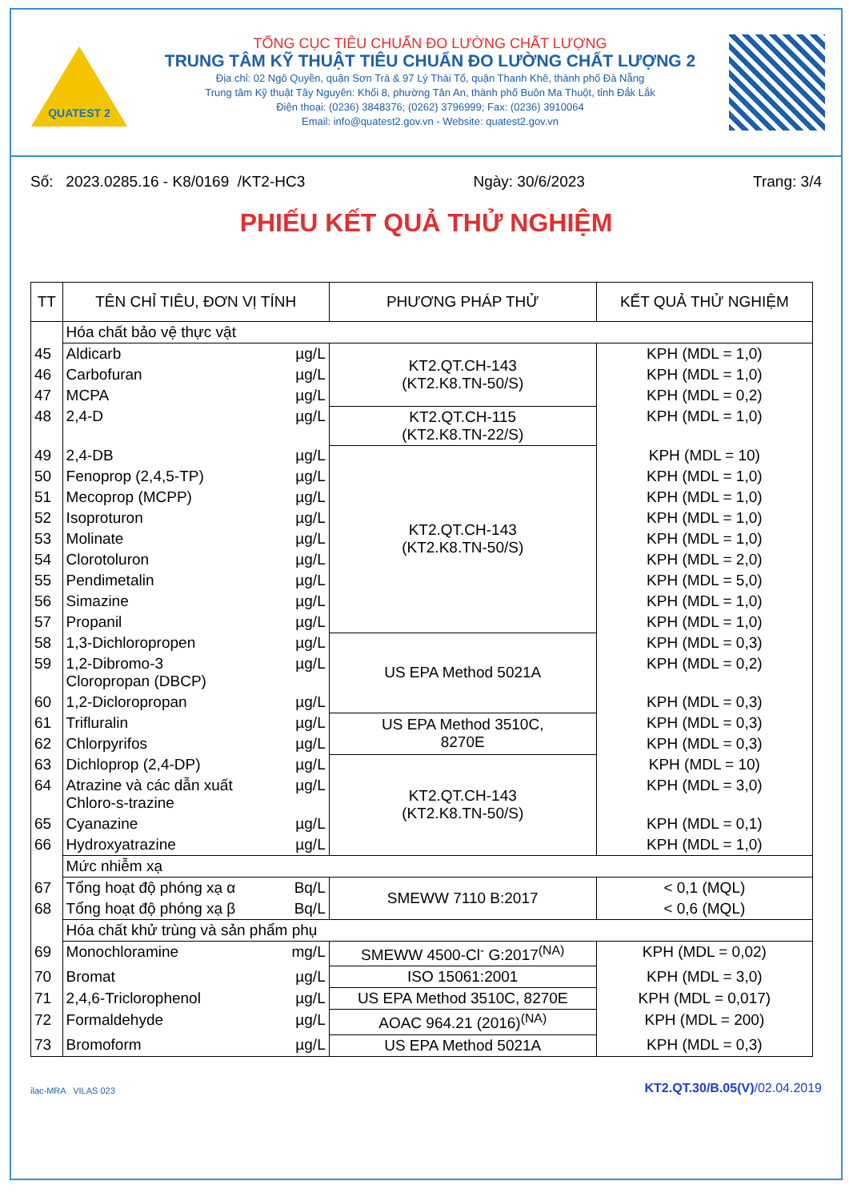QUATEST 2
TỔNG CỤC TIÊU CHUẨN ĐO LƯỜNG CHẤT LƯỢNG
TRUNG TÂM KỸ THUẬT TIÊU CHUẨN ĐO LƯỜNG CHẤT LƯỢNG 2
Địa chỉ: 02 Ngô Quyền, quận Sơn Trà & 97 Lý Thái Tổ, quận Thanh Khê, thành phố Đà Nẵng
Trung tâm Kỹ thuật Tây Nguyên: Khối 8, phường Tân An, thành phố Buôn Ma Thuột, tỉnh Đắk Lắk
Điện thoại: (0236) 3848376; (0262) 3796999; Fax: (0236) 3910064
Email: info@quatest2.gov.vn - Website: quatest2.gov.vn
Số: 2023.0285.16 - K8/0169 /KT2-HC3 Ngày: 30/6/2023 Trang: 3/4
PHIẾU KẾT QUẢ THỬ NGHIỆM
| TT | TÊN CHỈ TIÊU, ĐƠN VỊ TÍNH | | PHƯƠNG PHÁP THỬ | KẾT QUẢ THỬ NGHIỆM |
| --- | --- | --- | --- | --- |
| | Hóa chất bảo vệ thực vật | | | |
| 45 | Aldicarb | µg/L | KT2.QT.CH-143 (KT2.K8.TN-50/S) | KPH (MDL = 1,0) |
| 46 | Carbofuran | µg/L | | KPH (MDL = 1,0) |
| 47 | MCPA | µg/L | | KPH (MDL = 0,2) |
| 48 | 2,4-D | µg/L | KT2.QT.CH-115 (KT2.K8.TN-22/S) | KPH (MDL = 1,0) |
| 49 | 2,4-DB | µg/L | KT2.QT.CH-143 (KT2.K8.TN-50/S) | KPH (MDL = 10) |
| 50 | Fenoprop (2,4,5-TP) | µg/L | | KPH (MDL = 1,0) |
| 51 | Mecoprop (MCPP) | µg/L | | KPH (MDL = 1,0) |
| 52 | Isoproturon | µg/L | | KPH (MDL = 1,0) |
| 53 | Molinate | µg/L | | KPH (MDL = 1,0) |
| 54 | Clorotoluron | µg/L | | KPH (MDL = 2,0) |
| 55 | Pendimetalin | µg/L | | KPH (MDL = 5,0) |
| 56 | Simazine | µg/L | | KPH (MDL = 1,0) |
| 57 | Propanil | µg/L | | KPH (MDL = 1,0) |
| 58 | 1,3-Dichloropropen | µg/L | US EPA Method 5021A | KPH (MDL = 0,3) |
| 59 | 1,2-Dibromo-3 Cloropropan (DBCP) | µg/L | | KPH (MDL = 0,2) |
| 60 | 1,2-Dicloropropan | µg/L | | KPH (MDL = 0,3) |
| 61 | Trifluralin | µg/L | US EPA Method 3510C, 8270E | KPH (MDL = 0,3) |
| 62 | Chlorpyrifos | µg/L | | KPH (MDL = 0,3) |
| 63 | Dichloprop (2,4-DP) | µg/L | KT2.QT.CH-143 (KT2.K8.TN-50/S) | KPH (MDL = 10) |
| 64 | Atrazine và các dẫn xuất Chloro-s-trazine | µg/L | | KPH (MDL = 3,0) |
| 65 | Cyanazine | µg/L | | KPH (MDL = 0,1) |
| 66 | Hydroxyatrazine | µg/L | | KPH (MDL = 1,0) |
| | Mức nhiễm xạ | | | |
| 67 | Tổng hoạt độ phóng xạ α | Bq/L | SMEWW 7110 B:2017 | < 0,1 (MQL) |
| 68 | Tổng hoạt độ phóng xạ β | Bq/L | | < 0,6 (MQL) |
| | Hóa chất khử trùng và sản phẩm phụ | | | |
| 69 | Monochloramine | mg/L | SMEWW 4500-Cl<sup>-</sup> G:2017<sup>(NA)</sup> | KPH (MDL = 0,02) |
| 70 | Bromat | µg/L | ISO 15061:2001 | KPH (MDL = 3,0) |
| 71 | 2,4,6-Triclorophenol | µg/L | US EPA Method 3510C, 8270E | KPH (MDL = 0,017) |
| 72 | Formaldehyde | µg/L | AOAC 964.21 (2016)<sup>(NA)</sup> | KPH (MDL = 200) |
| 73 | Bromoform | µg/L | US EPA Method 5021A | KPH (MDL = 0,3) |
ilac-MRA VILAS 023 KT2.QT.30/B.05(V)/02.04.2019